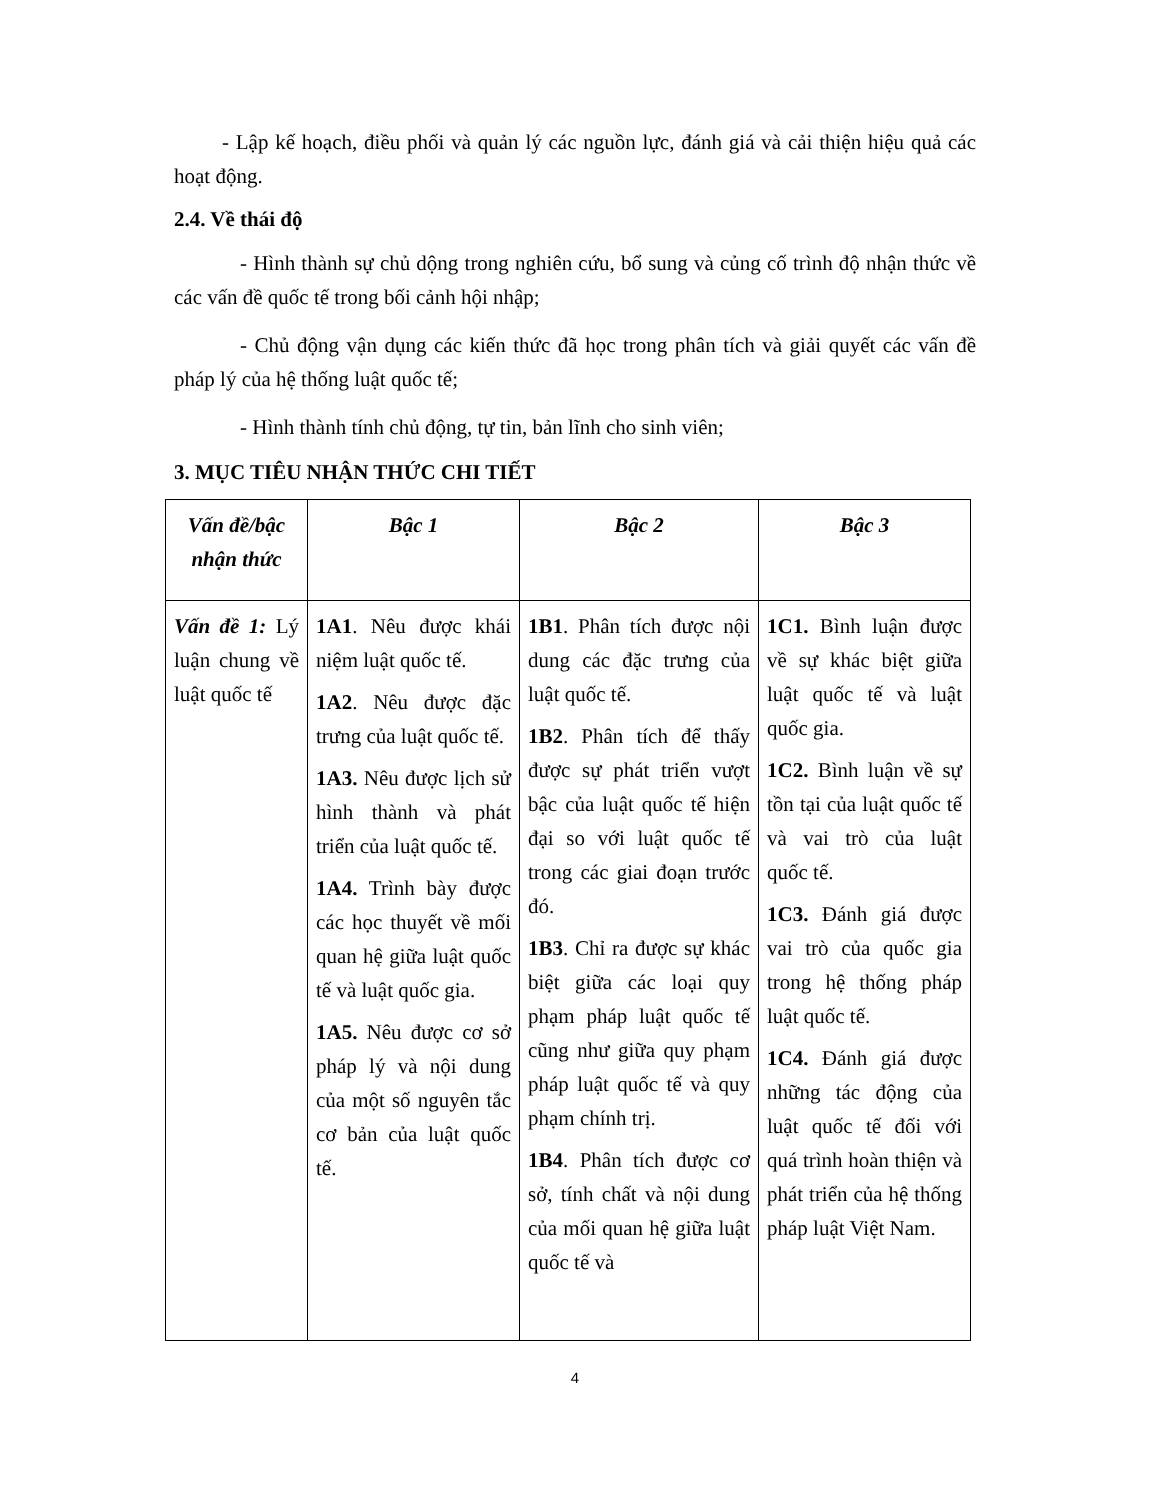- Lập kế hoạch, điều phối và quản lý các nguồn lực, đánh giá và cải thiện hiệu quả các hoạt động.
2.4. Về thái độ
- Hình thành sự chủ dộng trong nghiên cứu, bổ sung và củng cố trình độ nhận thức về các vấn đề quốc tế trong bối cảnh hội nhập;
- Chủ động vận dụng các kiến thức đã học trong phân tích và giải quyết các vấn đề pháp lý của hệ thống luật quốc tế;
- Hình thành tính chủ động, tự tin, bản lĩnh cho sinh viên;
3. MỤC TIÊU NHẬN THỨC CHI TIẾT
| Vấn đề/bậc nhận thức | Bậc 1 | Bậc 2 | Bậc 3 |
| --- | --- | --- | --- |
| Vấn đề 1: Lý luận chung về luật quốc tế | 1A1 . Nêu được khái niệm luật quốc tế. 1A2 . Nêu được đặc trưng của luật quốc tế. 1A3. Nêu được lịch sử hình thành và phát triển của luật quốc tế. 1A4. Trình bày được các học thuyết về mối quan hệ giữa luật quốc tế và luật quốc gia. 1A5. Nêu được cơ sở pháp lý và nội dung của một số nguyên tắc cơ bản của luật quốc tế. | 1B1 . Phân tích được nội dung các đặc trưng của luật quốc tế. 1B2 . Phân tích để thấy được sự phát triển vượt bậc của luật quốc tế hiện đại so với luật quốc tế trong các giai đoạn trước đó. 1B3 . Chỉ ra được sự khác biệt giữa các loại quy phạm pháp luật quốc tế cũng như giữa quy phạm pháp luật quốc tế và quy phạm chính trị. 1B4 . Phân tích được cơ sở, tính chất và nội dung của mối quan hệ giữa luật quốc tế và | 1C1. Bình luận được về sự khác biệt giữa luật quốc tế và luật quốc gia. 1C2. Bình luận về sự tồn tại của luật quốc tế và vai trò của luật quốc tế. 1C3. Đánh giá được vai trò của quốc gia trong hệ thống pháp luật quốc tế. 1C4. Đánh giá được những tác động của luật quốc tế đối với quá trình hoàn thiện và phát triển của hệ thống pháp luật Việt Nam. |
4